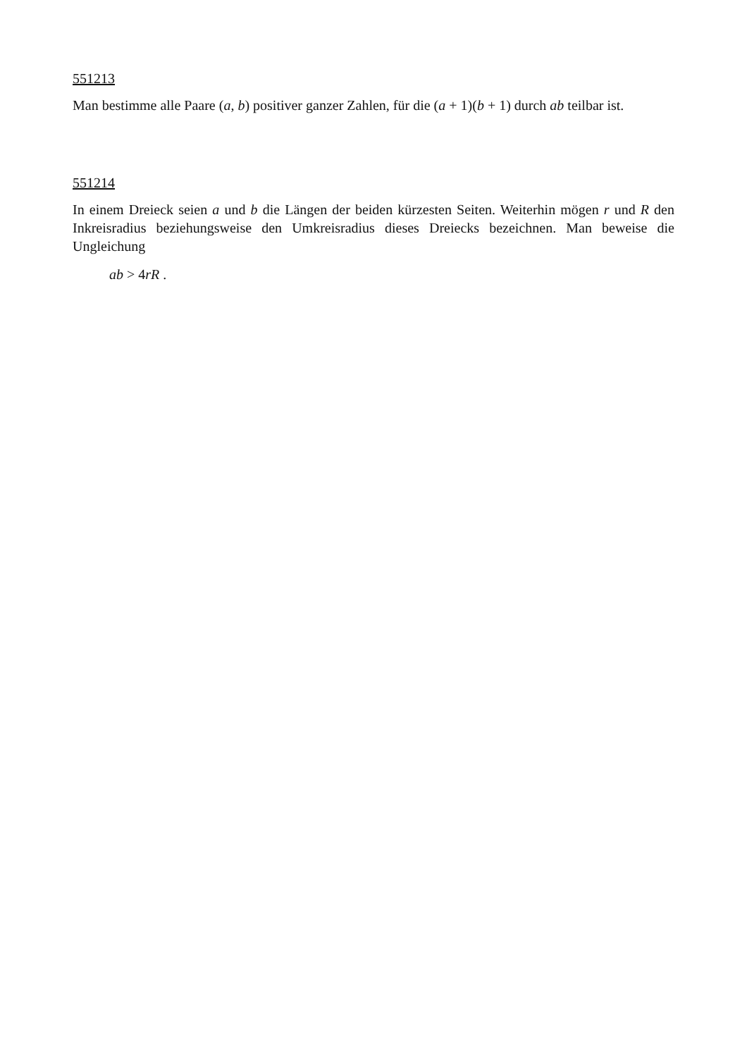551213
Man bestimme alle Paare (a, b) positiver ganzer Zahlen, für die (a + 1)(b + 1) durch ab teilbar ist.
551214
In einem Dreieck seien a und b die Längen der beiden kürzesten Seiten. Weiterhin mögen r und R den Inkreisradius beziehungsweise den Umkreisradius dieses Dreiecks bezeichnen. Man beweise die Ungleichung
ab > 4rR .